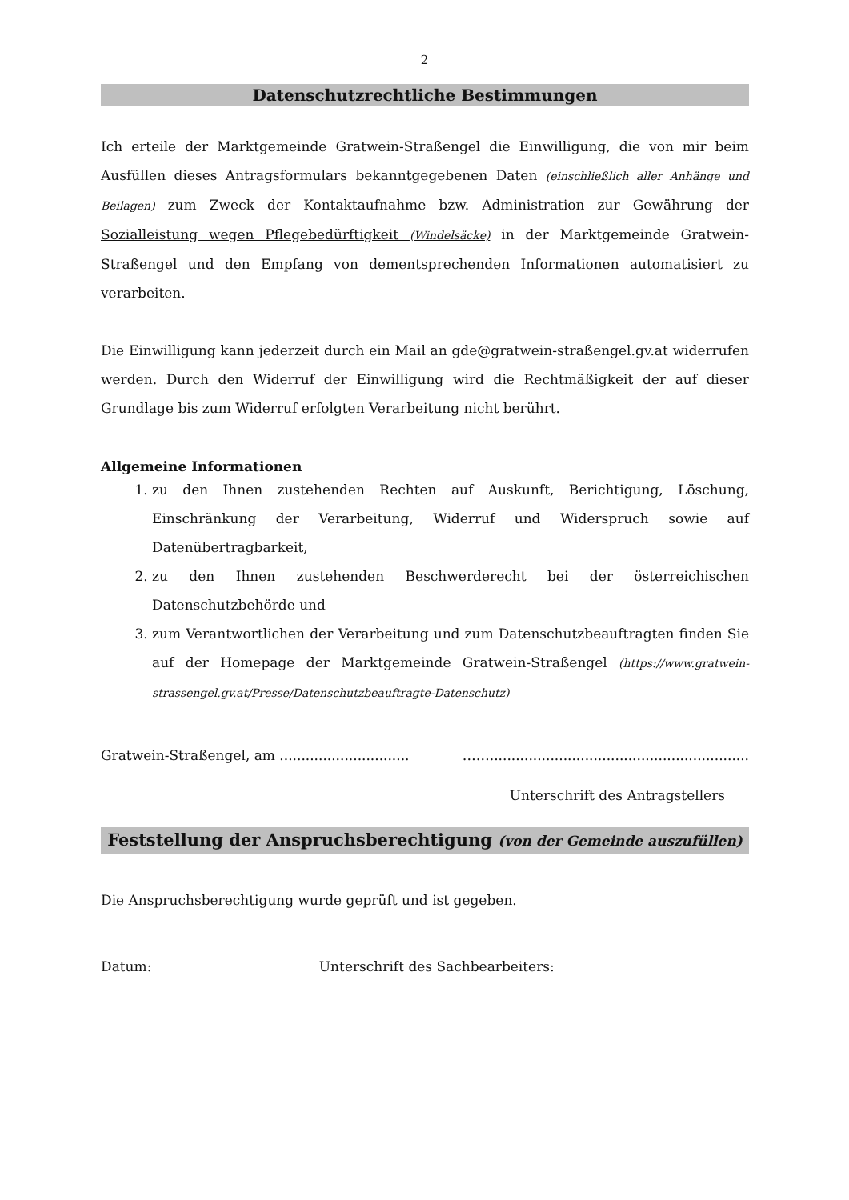2
Datenschutzrechtliche Bestimmungen
Ich erteile der Marktgemeinde Gratwein-Straßengel die Einwilligung, die von mir beim Ausfüllen dieses Antragsformulars bekanntgegebenen Daten (einschließlich aller Anhänge und Beilagen) zum Zweck der Kontaktaufnahme bzw. Administration zur Gewährung der Sozialleistung wegen Pflegebedürftigkeit (Windelsäcke) in der Marktgemeinde Gratwein-Straßengel und den Empfang von dementsprechenden Informationen automatisiert zu verarbeiten.
Die Einwilligung kann jederzeit durch ein Mail an gde@gratwein-straßengel.gv.at widerrufen werden. Durch den Widerruf der Einwilligung wird die Rechtmäßigkeit der auf dieser Grundlage bis zum Widerruf erfolgten Verarbeitung nicht berührt.
Allgemeine Informationen
1. zu den Ihnen zustehenden Rechten auf Auskunft, Berichtigung, Löschung, Einschränkung der Verarbeitung, Widerruf und Widerspruch sowie auf Datenübertragbarkeit,
2. zu den Ihnen zustehenden Beschwerderecht bei der österreichischen Datenschutzbehörde und
3. zum Verantwortlichen der Verarbeitung und zum Datenschutzbeauftragten finden Sie auf der Homepage der Marktgemeinde Gratwein-Straßengel (https://www.gratwein-strassengel.gv.at/Presse/Datenschutzbeauftragte-Datenschutz)
Gratwein-Straßengel, am .............................. ……............................................................
Unterschrift des Antragstellers
Feststellung der Anspruchsberechtigung (von der Gemeinde auszufüllen)
Die Anspruchsberechtigung wurde geprüft und ist gegeben.
Datum:________________________ Unterschrift des Sachbearbeiters: ___________________________